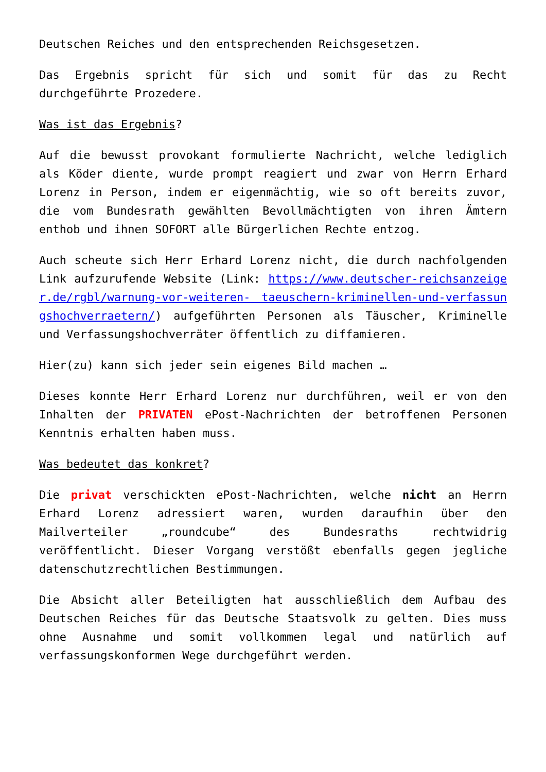Deutschen Reiches und den entsprechenden Reichsgesetzen.
Das Ergebnis spricht für sich und somit für das zu Recht durchgeführte Prozedere.
Was ist das Ergebnis?
Auf die bewusst provokant formulierte Nachricht, welche lediglich als Köder diente, wurde prompt reagiert und zwar von Herrn Erhard Lorenz in Person, indem er eigenmächtig, wie so oft bereits zuvor, die vom Bundesrath gewählten Bevollmächtigten von ihren Ämtern enthob und ihnen SOFORT alle Bürgerlichen Rechte entzog.
Auch scheute sich Herr Erhard Lorenz nicht, die durch nachfolgenden Link aufzurufende Website (Link: https://www.deutscher-reichsanzeiger.de/rgbl/warnung-vor-weiteren- taeuschern-kriminellen-und-verfassungshochverraetern/) aufgeführten Personen als Täuscher, Kriminelle und Verfassungshochverräter öffentlich zu diffamieren.
Hier(zu) kann sich jeder sein eigenes Bild machen …
Dieses konnte Herr Erhard Lorenz nur durchführen, weil er von den Inhalten der PRIVATEN ePost-Nachrichten der betroffenen Personen Kenntnis erhalten haben muss.
Was bedeutet das konkret?
Die privat verschickten ePost-Nachrichten, welche nicht an Herrn Erhard Lorenz adressiert waren, wurden daraufhin über den Mailverteiler „roundcube“ des Bundesraths rechtwidrig veröffentlicht. Dieser Vorgang verstößt ebenfalls gegen jegliche datenschutzrechtlichen Bestimmungen.
Die Absicht aller Beteiligten hat ausschließlich dem Aufbau des Deutschen Reiches für das Deutsche Staatsvolk zu gelten. Dies muss ohne Ausnahme und somit vollkommen legal und natürlich auf verfassungskonformen Wege durchgeführt werden.